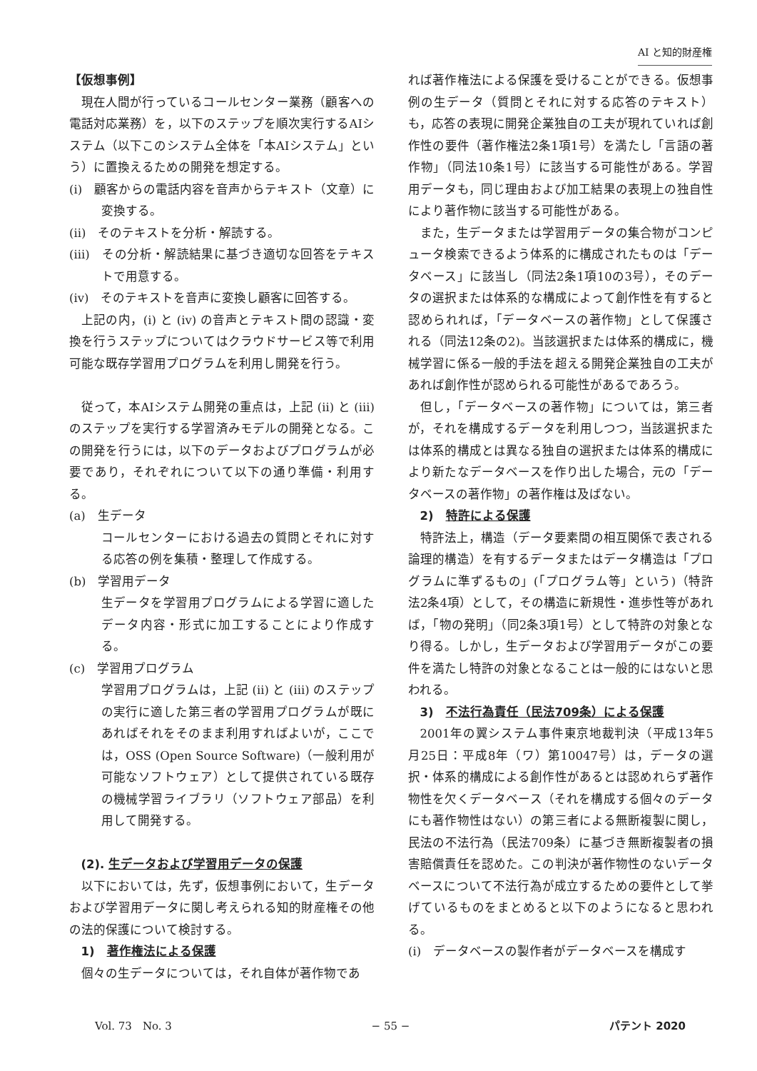AI と知的財産権
【仮想事例】
現在人間が行っているコールセンター業務（顧客への電話対応業務）を，以下のステップを順次実行するAIシステム（以下このシステム全体を「本AIシステム」という）に置換えるための開発を想定する。
(i)　顧客からの電話内容を音声からテキスト（文章）に変換する。
(ii)　そのテキストを分析・解読する。
(iii)　その分析・解読結果に基づき適切な回答をテキストで用意する。
(iv)　そのテキストを音声に変換し顧客に回答する。
上記の内，(i) と (iv) の音声とテキスト間の認識・変換を行うステップについてはクラウドサービス等で利用可能な既存学習用プログラムを利用し開発を行う。
従って，本AIシステム開発の重点は，上記 (ii) と (iii) のステップを実行する学習済みモデルの開発となる。この開発を行うには，以下のデータおよびプログラムが必要であり，それぞれについて以下の通り準備・利用する。
(a)　生データ
コールセンターにおける過去の質問とそれに対する応答の例を集積・整理して作成する。
(b)　学習用データ
生データを学習用プログラムによる学習に適したデータ内容・形式に加工することにより作成する。
(c)　学習用プログラム
学習用プログラムは，上記 (ii) と (iii) のステップの実行に適した第三者の学習用プログラムが既にあればそれをそのまま利用すればよいが，ここでは，OSS (Open Source Software)（一般利用が可能なソフトウェア）として提供されている既存の機械学習ライブラリ（ソフトウェア部品）を利用して開発する。
(2). 生データおよび学習用データの保護
以下においては，先ず，仮想事例において，生データおよび学習用データに関し考えられる知的財産権その他の法的保護について検討する。
1)　著作権法による保護
個々の生データについては，それ自体が著作物であ
れば著作権法による保護を受けることができる。仮想事例の生データ（質問とそれに対する応答のテキスト）も，応答の表現に開発企業独自の工夫が現れていれば創作性の要件（著作権法2条1項1号）を満たし「言語の著作物」（同法10条1号）に該当する可能性がある。学習用データも，同じ理由および加工結果の表現上の独自性により著作物に該当する可能性がある。
また，生データまたは学習用データの集合物がコンピュータ検索できるよう体系的に構成されたものは「データベース」に該当し（同法2条1項10の3号），そのデータの選択または体系的な構成によって創作性を有すると認められれば，「データベースの著作物」として保護される（同法12条の2)。当該選択または体系的構成に，機械学習に係る一般的手法を超える開発企業独自の工夫があれば創作性が認められる可能性があるであろう。
但し，「データベースの著作物」については，第三者が，それを構成するデータを利用しつつ，当該選択または体系的構成とは異なる独自の選択または体系的構成により新たなデータベースを作り出した場合，元の「データベースの著作物」の著作権は及ばない。
2)　特許による保護
特許法上，構造（データ要素間の相互関係で表される論理的構造）を有するデータまたはデータ構造は「プログラムに準ずるもの」(「プログラム等」という)（特許法2条4項）として，その構造に新規性・進歩性等があれば，「物の発明」（同2条3項1号）として特許の対象となり得る。しかし，生データおよび学習用データがこの要件を満たし特許の対象となることは一般的にはないと思われる。
3)　不法行為責任（民法709条）による保護
2001年の翼システム事件東京地裁判決（平成13年5月25日：平成8年（ワ）第10047号）は，データの選択・体系的構成による創作性があるとは認めれらず著作物性を欠くデータベース（それを構成する個々のデータにも著作物性はない）の第三者による無断複製に関し，民法の不法行為（民法709条）に基づき無断複製者の損害賠償責任を認めた。この判決が著作物性のないデータベースについて不法行為が成立するための要件として挙げているものをまとめると以下のようになると思われる。
(i)　データベースの製作者がデータベースを構成す
Vol. 73　No. 3 − 55 − パテント 2020